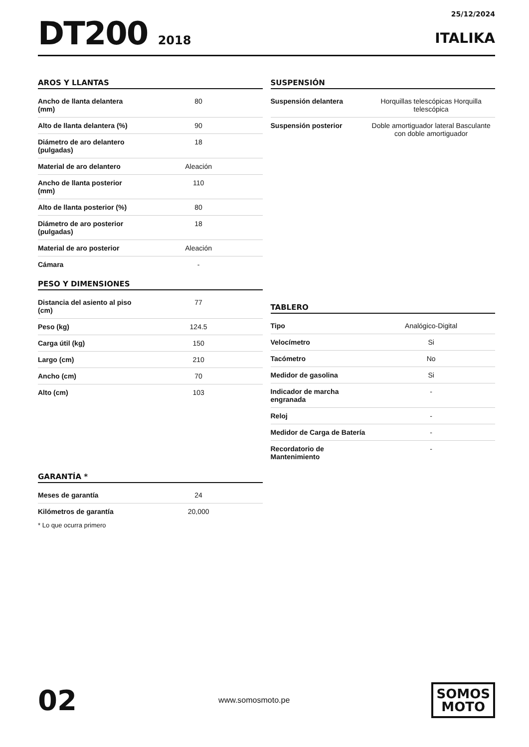DT200 2018
25/12/2024
ITALIKA
AROS Y LLANTAS
| Ancho de llanta delantera (mm) | 80 |
| Alto de llanta delantera (%) | 90 |
| Diámetro de aro delantero (pulgadas) | 18 |
| Material de aro delantero | Aleación |
| Ancho de llanta posterior (mm) | 110 |
| Alto de llanta posterior (%) | 80 |
| Diámetro de aro posterior (pulgadas) | 18 |
| Material de aro posterior | Aleación |
| Cámara | - |
PESO Y DIMENSIONES
| Distancia del asiento al piso (cm) | 77 |
| Peso (kg) | 124.5 |
| Carga útil (kg) | 150 |
| Largo (cm) | 210 |
| Ancho (cm) | 70 |
| Alto (cm) | 103 |
GARANTÍA *
| Meses de garantía | 24 |
| Kilómetros de garantía | 20,000 |
* Lo que ocurra primero
SUSPENSIÓN
| Suspensión delantera | Horquillas telescópicas Horquilla telescópica |
| Suspensión posterior | Doble amortiguador lateral Basculante con doble amortiguador |
TABLERO
| Tipo | Analógico-Digital |
| Velocímetro | Si |
| Tacómetro | No |
| Medidor de gasolina | Si |
| Indicador de marcha engranada | - |
| Reloj | - |
| Medidor de Carga de Batería | - |
| Recordatorio de Mantenimiento | - |
02
www.somosmoto.pe
SOMOS
MOTO